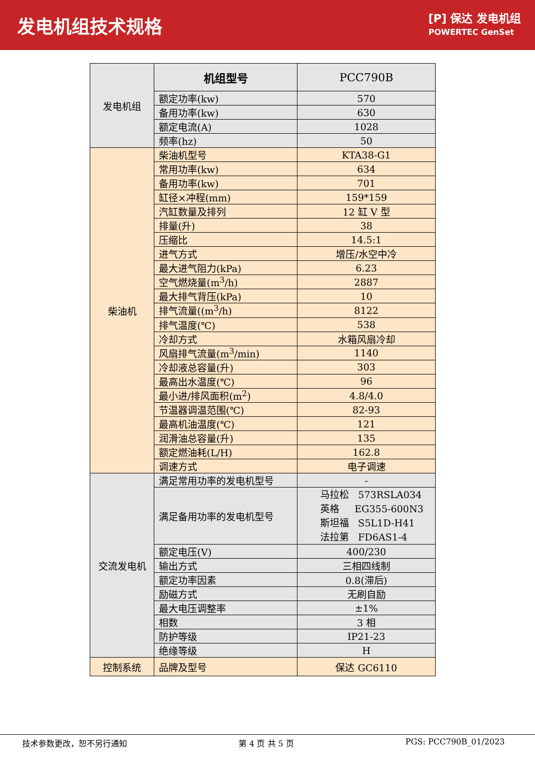发电机组技术规格
[P] 保达 发电机组
POWERTEC GenSet
| 发电机组 | 机组型号 | PCC790B |
| | 额定功率(kw) | 570 |
| | 备用功率(kw) | 630 |
| | 额定电流(A) | 1028 |
| | 频率(hz) | 50 |
| 柴油机 | 柴油机型号 | KTA38-G1 |
| | 常用功率(kw) | 634 |
| | 备用功率(kw) | 701 |
| | 缸径×冲程(mm) | 159*159 |
| | 汽缸数量及排列 | 12 缸 V 型 |
| | 排量(升) | 38 |
| | 压缩比 | 14.5:1 |
| | 进气方式 | 增压/水空中冷 |
| | 最大进气阻力(kPa) | 6.23 |
| | 空气燃烧量(m<sup>3</sup>/h) | 2887 |
| | 最大排气背压(kPa) | 10 |
| | 排气流量((m<sup>3</sup>/h) | 8122 |
| | 排气温度(℃) | 538 |
| | 冷却方式 | 水箱风扇冷却 |
| | 风扇排气流量(m<sup>3</sup>/min) | 1140 |
| | 冷却液总容量(升) | 303 |
| | 最高出水温度(℃) | 96 |
| | 最小进/排风面积(m<sup>2</sup>) | 4.8/4.0 |
| | 节温器调温范围(℃) | 82-93 |
| | 最高机油温度(℃) | 121 |
| | 润滑油总容量(升) | 135 |
| | 额定燃油耗(L/H) | 162.8 |
| | 调速方式 | 电子调速 |
| 交流发电机 | 满足常用功率的发电机型号 | - |
| | 满足备用功率的发电机型号 | 马拉松 573RSLA034 英格 EG355-600N3 斯坦福 S5L1D-H41 法拉第 FD6AS1-4 |
| | 额定电压(V) | 400/230 |
| | 输出方式 | 三相四线制 |
| | 额定功率因素 | 0.8(滞后) |
| | 励磁方式 | 无刷自励 |
| | 最大电压调整率 | ±1% |
| | 相数 | 3 相 |
| | 防护等级 | IP21-23 |
| | 绝缘等级 | H |
| 控制系统 | 品牌及型号 | 保达 GC6110 |
技术参数更改，恕不另行通知 第 4 页 共 5 页 PGS: PCC790B_01/2023